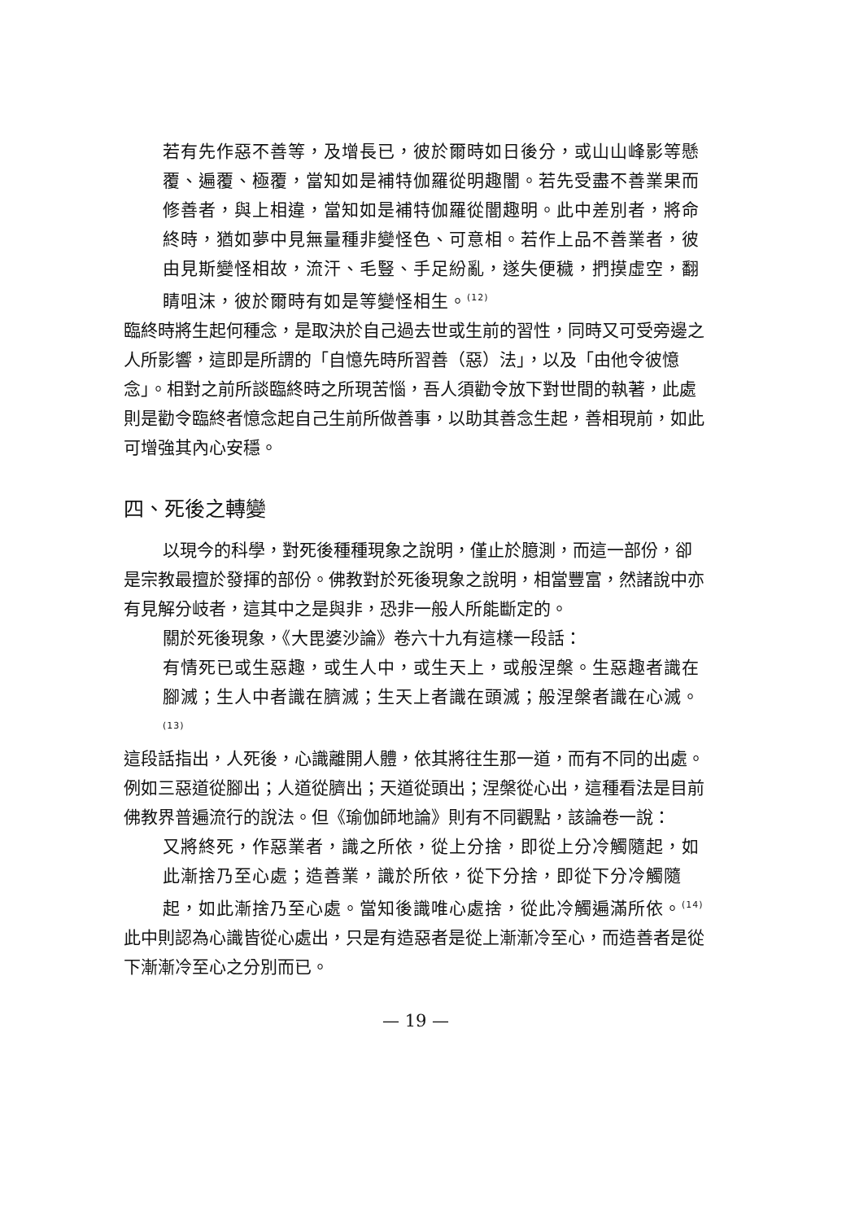若有先作惡不善等，及增長已，彼於爾時如日後分，或山山峰影等懸覆、遍覆、極覆，當知如是補特伽羅從明趣闇。若先受盡不善業果而修善者，與上相違，當知如是補特伽羅從闇趣明。此中差別者，將命終時，猶如夢中見無量種非變怪色、可意相。若作上品不善業者，彼由見斯變怪相故，流汗、毛豎、手足紛亂，遂失便穢，捫摸虛空，翻睛咀沫，彼於爾時有如是等變怪相生。<sup>(12)</sup>
臨終時將生起何種念，是取決於自己過去世或生前的習性，同時又可受旁邊之人所影響，這即是所謂的「自憶先時所習善（惡）法」，以及「由他令彼憶念」。相對之前所談臨終時之所現苦惱，吾人須勸令放下對世間的執著，此處則是勸令臨終者憶念起自己生前所做善事，以助其善念生起，善相現前，如此可增強其內心安穩。
四、死後之轉變
以現今的科學，對死後種種現象之說明，僅止於臆測，而這一部份，卻是宗教最擅於發揮的部份。佛教對於死後現象之說明，相當豐富，然諸說中亦有見解分岐者，這其中之是與非，恐非一般人所能斷定的。
關於死後現象，《大毘婆沙論》卷六十九有這樣一段話：
有情死已或生惡趣，或生人中，或生天上，或般涅槃。生惡趣者識在腳滅；生人中者識在臍滅；生天上者識在頭滅；般涅槃者識在心滅。<sup>(13)</sup>
這段話指出，人死後，心識離開人體，依其將往生那一道，而有不同的出處。例如三惡道從腳出；人道從臍出；天道從頭出；涅槃從心出，這種看法是目前佛教界普遍流行的說法。但《瑜伽師地論》則有不同觀點，該論卷一說：
又將終死，作惡業者，識之所依，從上分捨，即從上分冷觸隨起，如此漸捨乃至心處；造善業，識於所依，從下分捨，即從下分冷觸隨起，如此漸捨乃至心處。當知後識唯心處捨，從此冷觸遍滿所依。<sup>(14)</sup>
此中則認為心識皆從心處出，只是有造惡者是從上漸漸冷至心，而造善者是從下漸漸冷至心之分別而已。
— 19 —